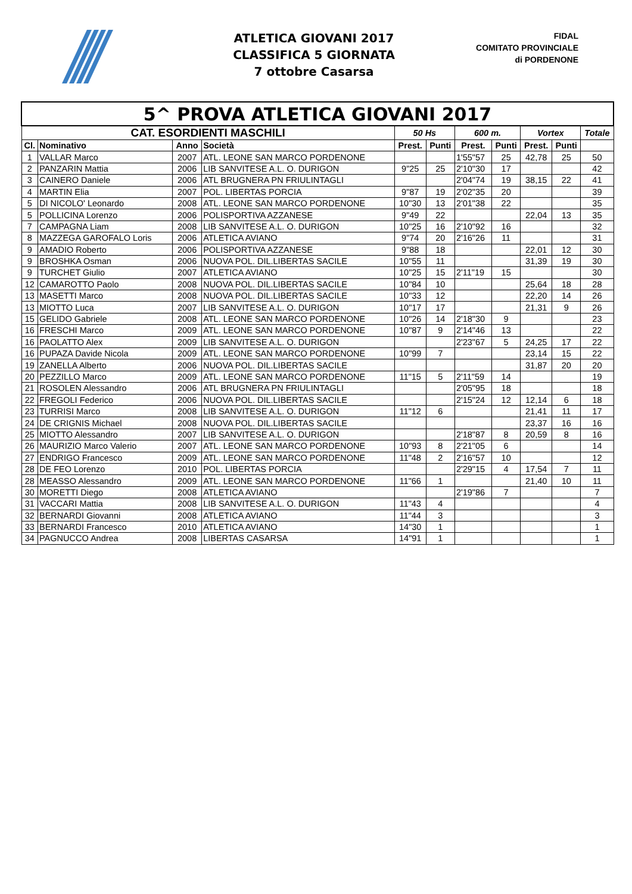ATLETICA GIOVANI 2017
CLASSIFICA 5 GIORNATA
7 ottobre Casarsa
FIDAL
COMITATO PROVINCIALE
di PORDENONE
| 5^ PROVA ATLETICA GIOVANI 2017 | | | | | | | | | | |
| --- | --- | --- | --- | --- | --- | --- | --- | --- | --- | --- |
| CAT. ESORDIENTI MASCHILI | | | | 50 Hs | | 600 m. | | Vortex | | Totale |
| Cl. | Nominativo | Anno | Società | Prest. | Punti | Prest. | Punti | Prest. | Punti | |
| 1 | VALLAR Marco | 2007 | ATL. LEONE SAN MARCO PORDENONE | | | 1'55"57 | 25 | 42,78 | 25 | 50 |
| 2 | PANZARIN Mattia | 2006 | LIB SANVITESE A.L. O. DURIGON | 9"25 | 25 | 2'10"30 | 17 | | | 42 |
| 3 | CAINERO Daniele | 2006 | ATL BRUGNERA PN FRIULINTAGLI | | | 2'04"74 | 19 | 38,15 | 22 | 41 |
| 4 | MARTIN Elia | 2007 | POL. LIBERTAS PORCIA | 9"87 | 19 | 2'02"35 | 20 | | | 39 |
| 5 | DI NICOLO' Leonardo | 2008 | ATL. LEONE SAN MARCO PORDENONE | 10"30 | 13 | 2'01"38 | 22 | | | 35 |
| 5 | POLLICINA Lorenzo | 2006 | POLISPORTIVA AZZANESE | 9"49 | 22 | | | 22,04 | 13 | 35 |
| 7 | CAMPAGNA Liam | 2008 | LIB SANVITESE A.L. O. DURIGON | 10"25 | 16 | 2'10"92 | 16 | | | 32 |
| 8 | MAZZEGA GAROFALO Loris | 2006 | ATLETICA AVIANO | 9"74 | 20 | 2'16"26 | 11 | | | 31 |
| 9 | AMADIO Roberto | 2006 | POLISPORTIVA AZZANESE | 9"88 | 18 | | | 22,01 | 12 | 30 |
| 9 | BROSHKA Osman | 2006 | NUOVA POL. DIL.LIBERTAS SACILE | 10"55 | 11 | | | 31,39 | 19 | 30 |
| 9 | TURCHET Giulio | 2007 | ATLETICA AVIANO | 10"25 | 15 | 2'11"19 | 15 | | | 30 |
| 12 | CAMAROTTO Paolo | 2008 | NUOVA POL. DIL.LIBERTAS SACILE | 10"84 | 10 | | | 25,64 | 18 | 28 |
| 13 | MASETTI Marco | 2008 | NUOVA POL. DIL.LIBERTAS SACILE | 10"33 | 12 | | | 22,20 | 14 | 26 |
| 13 | MIOTTO Luca | 2007 | LIB SANVITESE A.L. O. DURIGON | 10"17 | 17 | | | 21,31 | 9 | 26 |
| 15 | GELIDO Gabriele | 2008 | ATL. LEONE SAN MARCO PORDENONE | 10"26 | 14 | 2'18"30 | 9 | | | 23 |
| 16 | FRESCHI Marco | 2009 | ATL. LEONE SAN MARCO PORDENONE | 10"87 | 9 | 2'14"46 | 13 | | | 22 |
| 16 | PAOLATTO Alex | 2009 | LIB SANVITESE A.L. O. DURIGON | | | 2'23"67 | 5 | 24,25 | 17 | 22 |
| 16 | PUPAZA Davide Nicola | 2009 | ATL. LEONE SAN MARCO PORDENONE | 10"99 | 7 | | | 23,14 | 15 | 22 |
| 19 | ZANELLA Alberto | 2006 | NUOVA POL. DIL.LIBERTAS SACILE | | | | | 31,87 | 20 | 20 |
| 20 | PEZZILLO Marco | 2009 | ATL. LEONE SAN MARCO PORDENONE | 11"15 | 5 | 2'11"59 | 14 | | | 19 |
| 21 | ROSOLEN Alessandro | 2006 | ATL BRUGNERA PN FRIULINTAGLI | | | 2'05"95 | 18 | | | 18 |
| 22 | FREGOLI Federico | 2006 | NUOVA POL. DIL.LIBERTAS SACILE | | | 2'15"24 | 12 | 12,14 | 6 | 18 |
| 23 | TURRISI Marco | 2008 | LIB SANVITESE A.L. O. DURIGON | 11"12 | 6 | | | 21,41 | 11 | 17 |
| 24 | DE CRIGNIS Michael | 2008 | NUOVA POL. DIL.LIBERTAS SACILE | | | | | 23,37 | 16 | 16 |
| 25 | MIOTTO Alessandro | 2007 | LIB SANVITESE A.L. O. DURIGON | | | 2'18"87 | 8 | 20,59 | 8 | 16 |
| 26 | MAURIZIO Marco Valerio | 2007 | ATL. LEONE SAN MARCO PORDENONE | 10"93 | 8 | 2'21"05 | 6 | | | 14 |
| 27 | ENDRIGO Francesco | 2009 | ATL. LEONE SAN MARCO PORDENONE | 11"48 | 2 | 2'16"57 | 10 | | | 12 |
| 28 | DE FEO Lorenzo | 2010 | POL. LIBERTAS PORCIA | | | 2'29"15 | 4 | 17,54 | 7 | 11 |
| 28 | MEASSO Alessandro | 2009 | ATL. LEONE SAN MARCO PORDENONE | 11"66 | 1 | | | 21,40 | 10 | 11 |
| 30 | MORETTI Diego | 2008 | ATLETICA AVIANO | | | 2'19"86 | 7 | | | 7 |
| 31 | VACCARI Mattia | 2008 | LIB SANVITESE A.L. O. DURIGON | 11"43 | 4 | | | | | 4 |
| 32 | BERNARDI Giovanni | 2008 | ATLETICA AVIANO | 11"44 | 3 | | | | | 3 |
| 33 | BERNARDI Francesco | 2010 | ATLETICA AVIANO | 14"30 | 1 | | | | | 1 |
| 34 | PAGNUCCO Andrea | 2008 | LIBERTAS CASARSA | 14"91 | 1 | | | | | 1 |